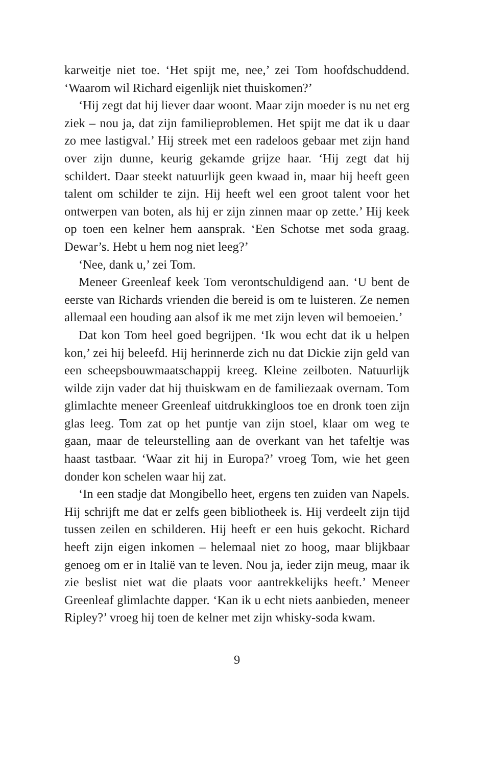karweitje niet toe. ‘Het spijt me, nee,’ zei Tom hoofdschuddend. ‘Waarom wil Richard eigenlijk niet thuiskomen?’
‘Hij zegt dat hij liever daar woont. Maar zijn moeder is nu net erg ziek – nou ja, dat zijn familieproblemen. Het spijt me dat ik u daar zo mee lastigval.’ Hij streek met een radeloos gebaar met zijn hand over zijn dunne, keurig gekamde grijze haar. ‘Hij zegt dat hij schildert. Daar steekt natuurlijk geen kwaad in, maar hij heeft geen talent om schilder te zijn. Hij heeft wel een groot talent voor het ontwerpen van boten, als hij er zijn zinnen maar op zette.’ Hij keek op toen een kelner hem aansprak. ‘Een Schotse met soda graag. Dewar’s. Hebt u hem nog niet leeg?’
‘Nee, dank u,’ zei Tom.
Meneer Greenleaf keek Tom verontschuldigend aan. ‘U bent de eerste van Richards vrienden die bereid is om te luisteren. Ze nemen allemaal een houding aan alsof ik me met zijn leven wil bemoeien.’
Dat kon Tom heel goed begrijpen. ‘Ik wou echt dat ik u helpen kon,’ zei hij beleefd. Hij herinnerde zich nu dat Dickie zijn geld van een scheepsbouwmaatschappij kreeg. Kleine zeilboten. Natuurlijk wilde zijn vader dat hij thuiskwam en de familiezaak overnam. Tom glimlachte meneer Greenleaf uitdrukkingloos toe en dronk toen zijn glas leeg. Tom zat op het puntje van zijn stoel, klaar om weg te gaan, maar de teleurstelling aan de overkant van het tafeltje was haast tastbaar. ‘Waar zit hij in Europa?’ vroeg Tom, wie het geen donder kon schelen waar hij zat.
‘In een stadje dat Mongibello heet, ergens ten zuiden van Napels. Hij schrijft me dat er zelfs geen bibliotheek is. Hij verdeelt zijn tijd tussen zeilen en schilderen. Hij heeft er een huis gekocht. Richard heeft zijn eigen inkomen – helemaal niet zo hoog, maar blijkbaar genoeg om er in Italië van te leven. Nou ja, ieder zijn meug, maar ik zie beslist niet wat die plaats voor aantrekkelijks heeft.’ Meneer Greenleaf glimlachte dapper. ‘Kan ik u echt niets aanbieden, meneer Ripley?’ vroeg hij toen de kelner met zijn whisky-soda kwam.
9